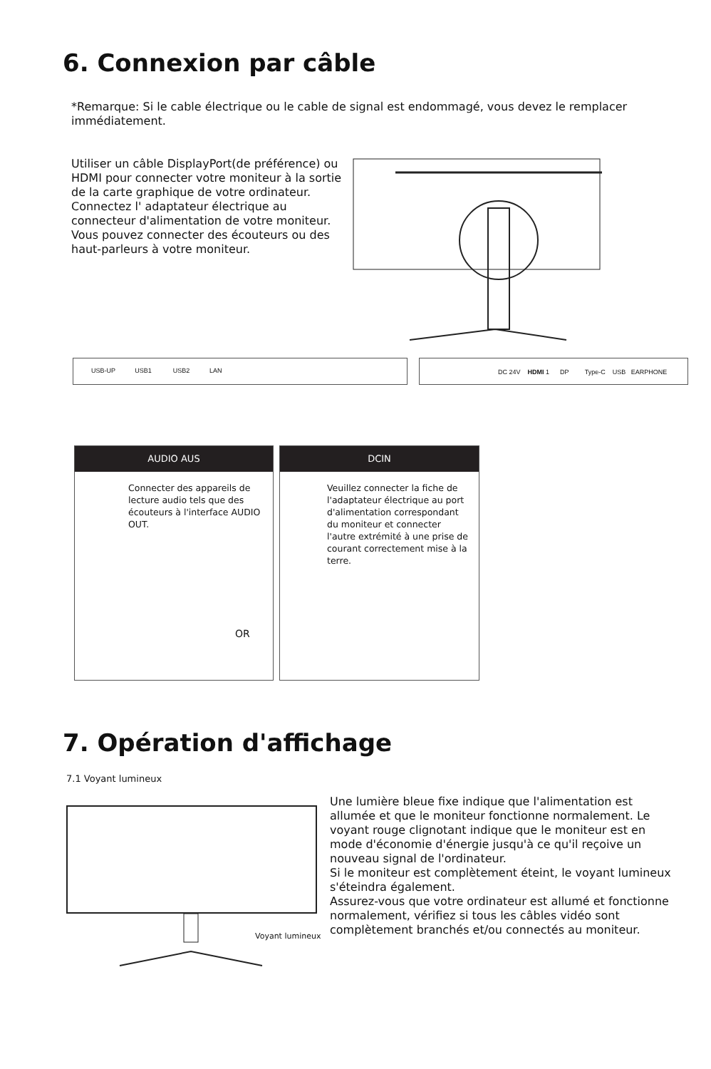6. Connexion par câble
*Remarque: Si le cable électrique ou le cable de signal est endommagé, vous devez le remplacer immédiatement.
Utiliser un câble DisplayPort(de préférence) ou HDMI pour connecter votre moniteur à la sortie de la carte graphique de votre ordinateur.
Connectez l' adaptateur électrique au connecteur d'alimentation de votre moniteur.
Vous pouvez connecter des écouteurs ou des haut-parleurs à votre moniteur.
USB-UP USB1 USB2 LAN
DC 24V HDMI 1 DP Type-C USB EARPHONE
AUDIO AUS
Connecter des appareils de lecture audio tels que des écouteurs à l'interface AUDIO OUT.
OR
DCIN
Veuillez connecter la fiche de l'adaptateur électrique au port d'alimentation correspondant du moniteur et connecter l'autre extrémité à une prise de courant correctement mise à la terre.
7. Opération d'affichage
7.1 Voyant lumineux
Voyant lumineux
Une lumière bleue fixe indique que l'alimentation est allumée et que le moniteur fonctionne normalement. Le voyant rouge clignotant indique que le moniteur est en mode d'économie d'énergie jusqu'à ce qu'il reçoive un nouveau signal de l'ordinateur.
Si le moniteur est complètement éteint, le voyant lumineux s'éteindra également.
Assurez-vous que votre ordinateur est allumé et fonctionne normalement, vérifiez si tous les câbles vidéo sont complètement branchés et/ou connectés au moniteur.